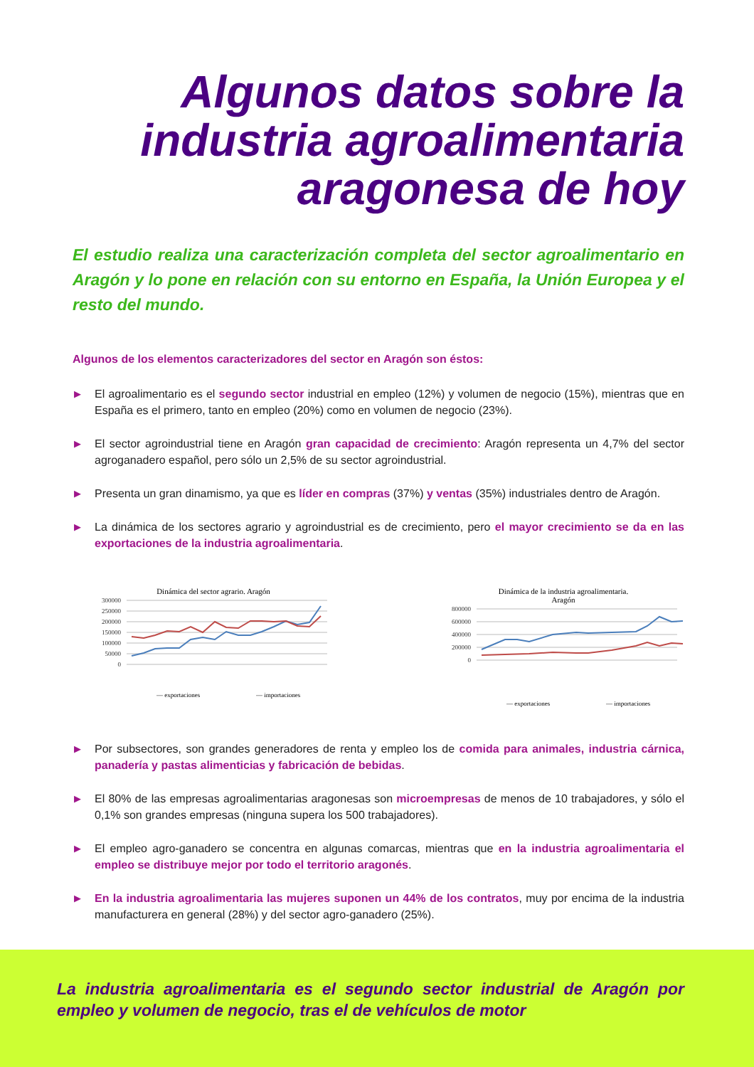Algunos datos sobre la
industria agroalimentaria
aragonesa de hoy
El estudio realiza una caracterización completa del sector agroalimentario en Aragón y lo pone en relación con su entorno en España, la Unión Europea y el resto del mundo.
Algunos de los elementos caracterizadores del sector en Aragón son éstos:
▶ El agroalimentario es el segundo sector industrial en empleo (12%) y volumen de negocio (15%), mientras que en España es el primero, tanto en empleo (20%) como en volumen de negocio (23%).
▶ El sector agroindustrial tiene en Aragón gran capacidad de crecimiento: Aragón representa un 4,7% del sector agroganadero español, pero sólo un 2,5% de su sector agroindustrial.
▶ Presenta un gran dinamismo, ya que es líder en compras (37%) y ventas (35%) industriales dentro de Aragón.
▶ La dinámica de los sectores agrario y agroindustrial es de crecimiento, pero el mayor crecimiento se da en las exportaciones de la industria agroalimentaria.
Dinámica del sector agrario. Aragón
300000
250000
200000
150000
100000
50000
0
— exportaciones
— importaciones
Dinámica de la industria agroalimentaria.
Aragón
800000
600000
400000
200000
0
— exportaciones
— importaciones
▶ Por subsectores, son grandes generadores de renta y empleo los de comida para animales, industria cárnica, panadería y pastas alimenticias y fabricación de bebidas.
▶ El 80% de las empresas agroalimentarias aragonesas son microempresas de menos de 10 trabajadores, y sólo el 0,1% son grandes empresas (ninguna supera los 500 trabajadores).
▶ El empleo agro-ganadero se concentra en algunas comarcas, mientras que en la industria agroalimentaria el empleo se distribuye mejor por todo el territorio aragonés.
▶ En la industria agroalimentaria las mujeres suponen un 44% de los contratos, muy por encima de la industria manufacturera en general (28%) y del sector agro-ganadero (25%).
La industria agroalimentaria es el segundo sector industrial de Aragón por empleo y volumen de negocio, tras el de vehículos de motor